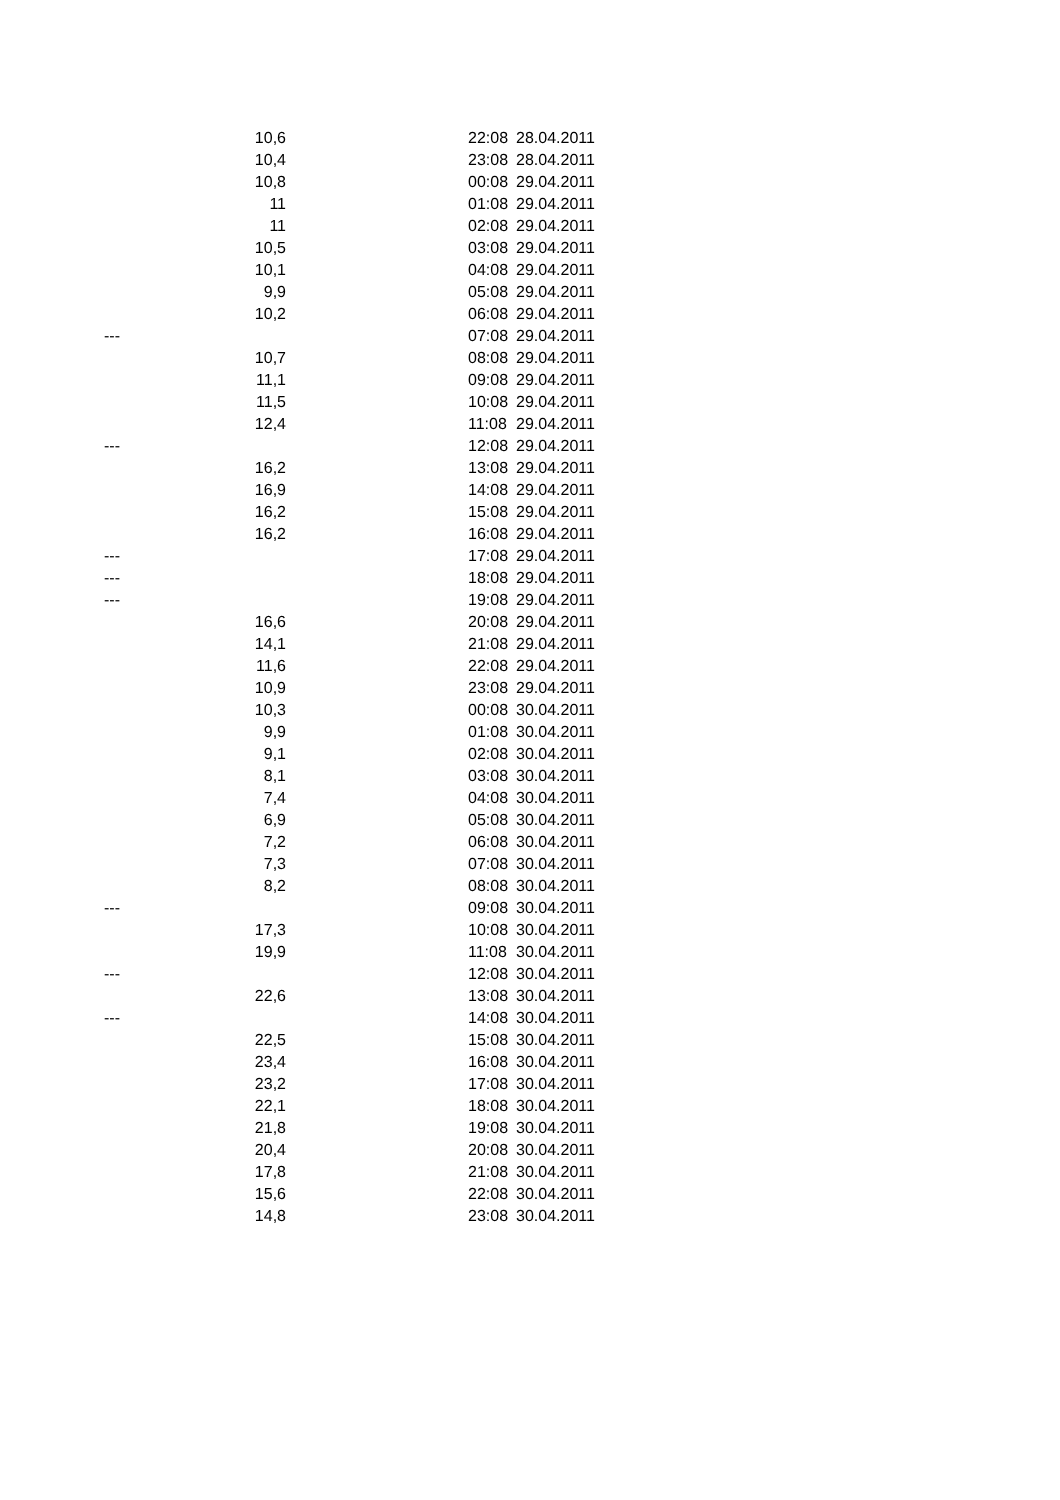| | 10,6 | | 22:08 | 28.04.2011 |
| | 10,4 | | 23:08 | 28.04.2011 |
| | 10,8 | | 00:08 | 29.04.2011 |
| | 11 | | 01:08 | 29.04.2011 |
| | 11 | | 02:08 | 29.04.2011 |
| | 10,5 | | 03:08 | 29.04.2011 |
| | 10,1 | | 04:08 | 29.04.2011 |
| | 9,9 | | 05:08 | 29.04.2011 |
| | 10,2 | | 06:08 | 29.04.2011 |
| --- | | | 07:08 | 29.04.2011 |
| | 10,7 | | 08:08 | 29.04.2011 |
| | 11,1 | | 09:08 | 29.04.2011 |
| | 11,5 | | 10:08 | 29.04.2011 |
| | 12,4 | | 11:08 | 29.04.2011 |
| --- | | | 12:08 | 29.04.2011 |
| | 16,2 | | 13:08 | 29.04.2011 |
| | 16,9 | | 14:08 | 29.04.2011 |
| | 16,2 | | 15:08 | 29.04.2011 |
| | 16,2 | | 16:08 | 29.04.2011 |
| --- | | | 17:08 | 29.04.2011 |
| --- | | | 18:08 | 29.04.2011 |
| --- | | | 19:08 | 29.04.2011 |
| | 16,6 | | 20:08 | 29.04.2011 |
| | 14,1 | | 21:08 | 29.04.2011 |
| | 11,6 | | 22:08 | 29.04.2011 |
| | 10,9 | | 23:08 | 29.04.2011 |
| | 10,3 | | 00:08 | 30.04.2011 |
| | 9,9 | | 01:08 | 30.04.2011 |
| | 9,1 | | 02:08 | 30.04.2011 |
| | 8,1 | | 03:08 | 30.04.2011 |
| | 7,4 | | 04:08 | 30.04.2011 |
| | 6,9 | | 05:08 | 30.04.2011 |
| | 7,2 | | 06:08 | 30.04.2011 |
| | 7,3 | | 07:08 | 30.04.2011 |
| | 8,2 | | 08:08 | 30.04.2011 |
| --- | | | 09:08 | 30.04.2011 |
| | 17,3 | | 10:08 | 30.04.2011 |
| | 19,9 | | 11:08 | 30.04.2011 |
| --- | | | 12:08 | 30.04.2011 |
| | 22,6 | | 13:08 | 30.04.2011 |
| --- | | | 14:08 | 30.04.2011 |
| | 22,5 | | 15:08 | 30.04.2011 |
| | 23,4 | | 16:08 | 30.04.2011 |
| | 23,2 | | 17:08 | 30.04.2011 |
| | 22,1 | | 18:08 | 30.04.2011 |
| | 21,8 | | 19:08 | 30.04.2011 |
| | 20,4 | | 20:08 | 30.04.2011 |
| | 17,8 | | 21:08 | 30.04.2011 |
| | 15,6 | | 22:08 | 30.04.2011 |
| | 14,8 | | 23:08 | 30.04.2011 |